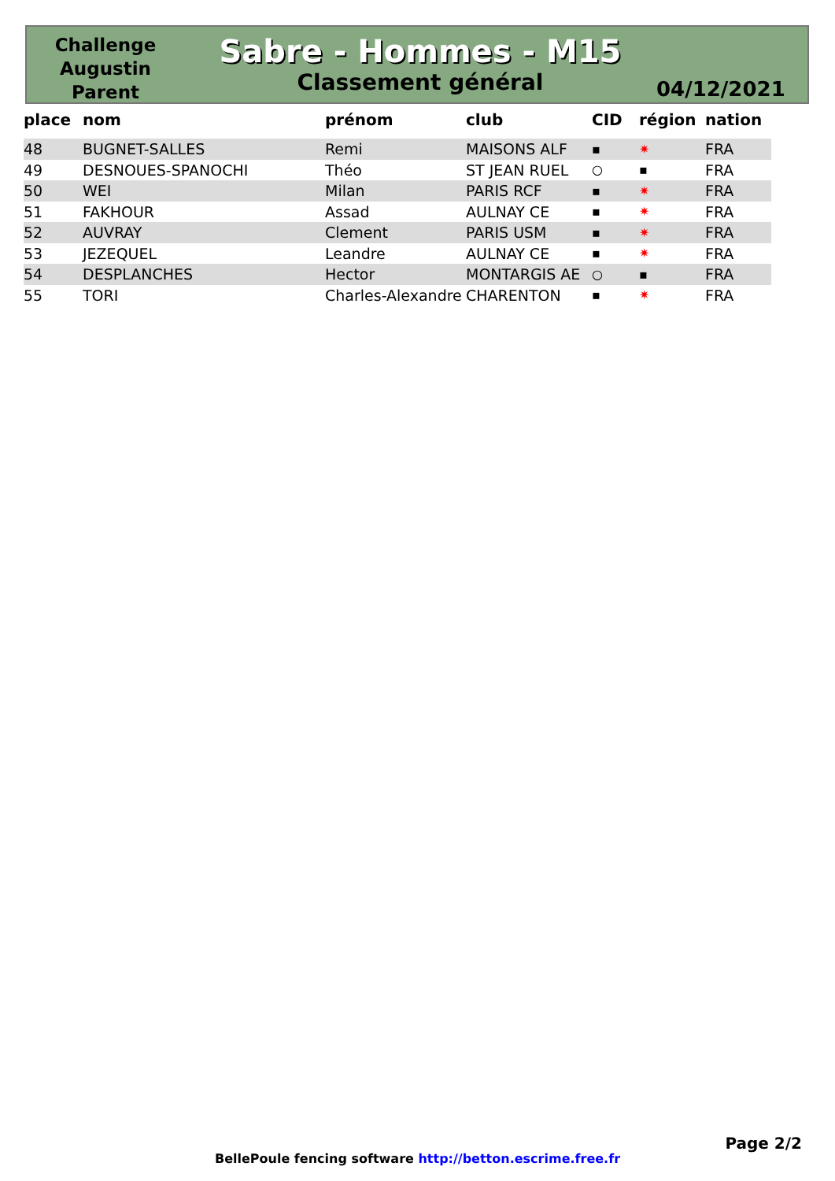Challenge
Augustin
Parent
Sabre - Hommes - M15
Classement général
04/12/2021
| place | nom | prénom | club | CID | région | nation |
| --- | --- | --- | --- | --- | --- | --- |
| 48 | BUGNET-SALLES | Remi | MAISONS ALF | ▪ | ✷ | FRA |
| 49 | DESNOUES-SPANOCHI | Théo | ST JEAN RUEL | ○ | ▪ | FRA |
| 50 | WEI | Milan | PARIS RCF | ▪ | ✷ | FRA |
| 51 | FAKHOUR | Assad | AULNAY CE | ▪ | ✷ | FRA |
| 52 | AUVRAY | Clement | PARIS USM | ▪ | ✷ | FRA |
| 53 | JEZEQUEL | Leandre | AULNAY CE | ▪ | ✷ | FRA |
| 54 | DESPLANCHES | Hector | MONTARGIS AE | ○ | ▪ | FRA |
| 55 | TORI | Charles-Alexandre | CHARENTON | ▪ | ✷ | FRA |
Page 2/2
BellePoule fencing software http://betton.escrime.free.fr